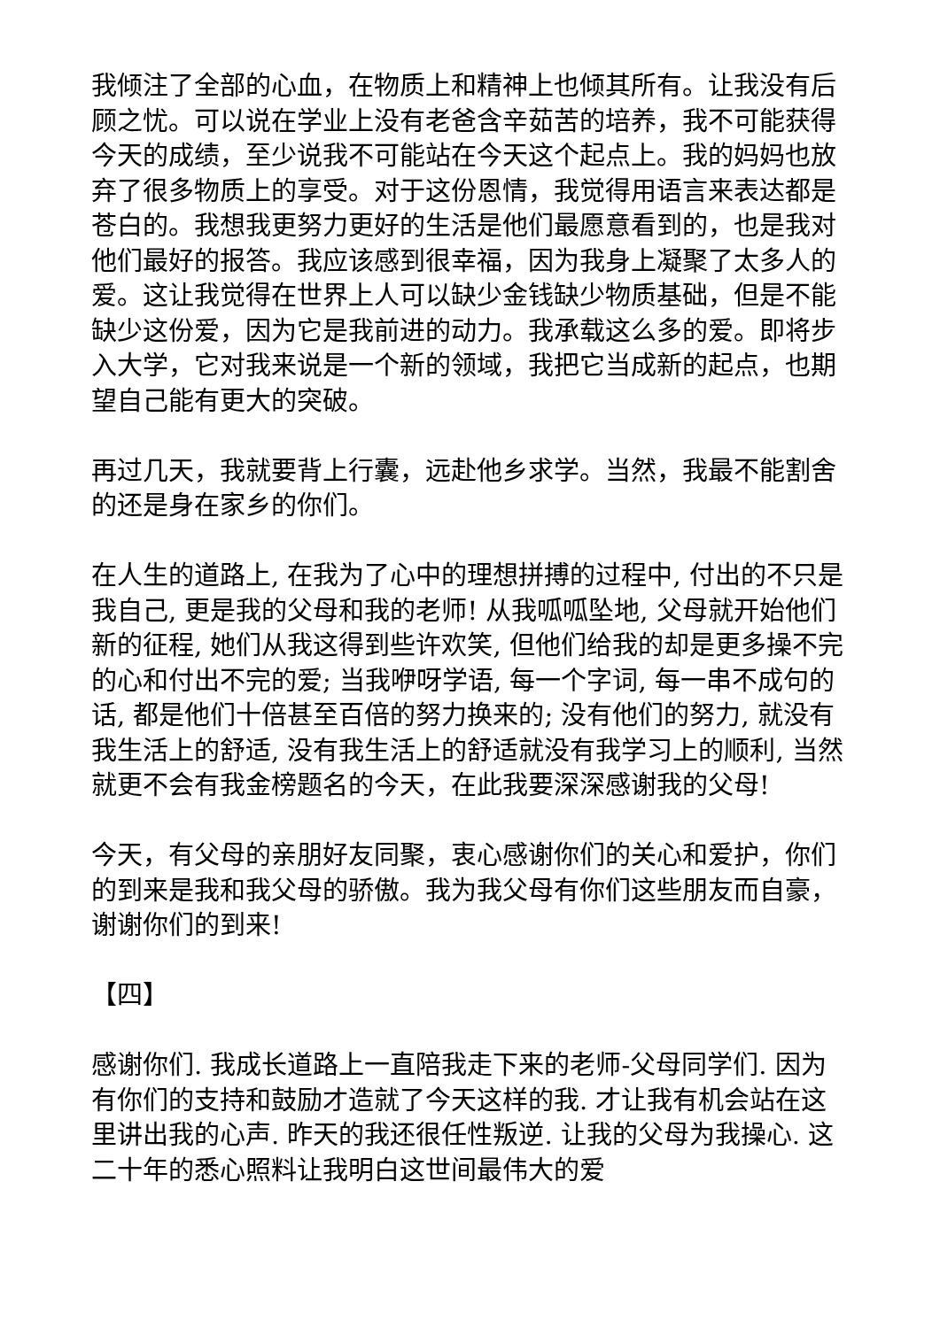我倾注了全部的心血，在物质上和精神上也倾其所有。让我没有后顾之忧。可以说在学业上没有老爸含辛茹苦的培养，我不可能获得今天的成绩，至少说我不可能站在今天这个起点上。我的妈妈也放弃了很多物质上的享受。对于这份恩情，我觉得用语言来表达都是苍白的。我想我更努力更好的生活是他们最愿意看到的，也是我对他们最好的报答。我应该感到很幸福，因为我身上凝聚了太多人的爱。这让我觉得在世界上人可以缺少金钱缺少物质基础，但是不能缺少这份爱，因为它是我前进的动力。我承载这么多的爱。即将步入大学，它对我来说是一个新的领域，我把它当成新的起点，也期望自己能有更大的突破。
再过几天，我就要背上行囊，远赴他乡求学。当然，我最不能割舍的还是身在家乡的你们。
在人生的道路上, 在我为了心中的理想拼搏的过程中, 付出的不只是我自己, 更是我的父母和我的老师! 从我呱呱坠地, 父母就开始他们新的征程, 她们从我这得到些许欢笑, 但他们给我的却是更多操不完的心和付出不完的爱; 当我咿呀学语, 每一个字词, 每一串不成句的话, 都是他们十倍甚至百倍的努力换来的; 没有他们的努力, 就没有我生活上的舒适, 没有我生活上的舒适就没有我学习上的顺利, 当然就更不会有我金榜题名的今天，在此我要深深感谢我的父母!
今天，有父母的亲朋好友同聚，衷心感谢你们的关心和爱护，你们的到来是我和我父母的骄傲。我为我父母有你们这些朋友而自豪，谢谢你们的到来!
【四】
感谢你们. 我成长道路上一直陪我走下来的老师-父母同学们. 因为有你们的支持和鼓励才造就了今天这样的我. 才让我有机会站在这里讲出我的心声. 昨天的我还很任性叛逆. 让我的父母为我操心. 这二十年的悉心照料让我明白这世间最伟大的爱